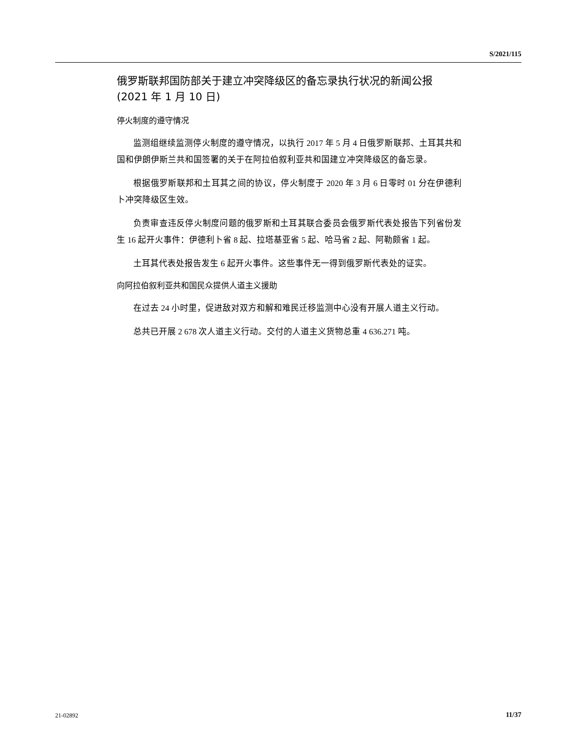S/2021/115
俄罗斯联邦国防部关于建立冲突降级区的备忘录执行状况的新闻公报
(2021 年 1 月 10 日)
停火制度的遵守情况
监测组继续监测停火制度的遵守情况，以执行 2017 年 5 月 4 日俄罗斯联邦、土耳其共和国和伊朗伊斯兰共和国签署的关于在阿拉伯叙利亚共和国建立冲突降级区的备忘录。
根据俄罗斯联邦和土耳其之间的协议，停火制度于 2020 年 3 月 6 日零时 01 分在伊德利卜冲突降级区生效。
负责审查违反停火制度问题的俄罗斯和土耳其联合委员会俄罗斯代表处报告下列省份发生 16 起开火事件：伊德利卜省 8 起、拉塔基亚省 5 起、哈马省 2 起、阿勒颇省 1 起。
土耳其代表处报告发生 6 起开火事件。这些事件无一得到俄罗斯代表处的证实。
向阿拉伯叙利亚共和国民众提供人道主义援助
在过去 24 小时里，促进敌对双方和解和难民迁移监测中心没有开展人道主义行动。
总共已开展 2 678 次人道主义行动。交付的人道主义货物总重 4 636.271 吨。
21-02892 11/37